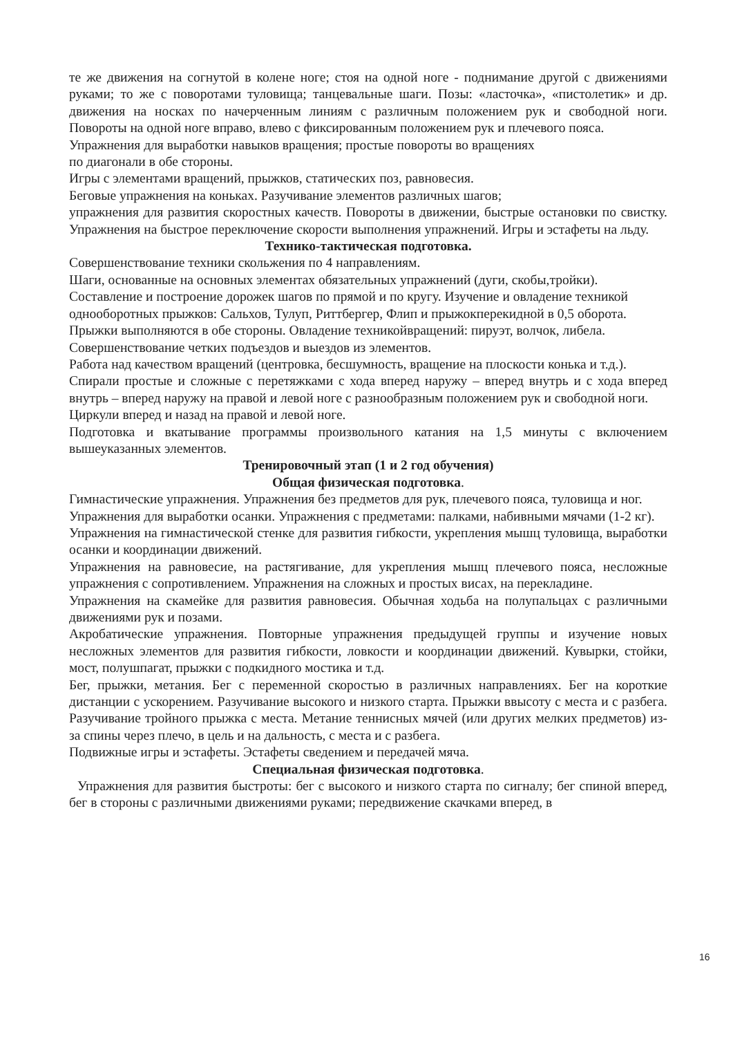те же движения на согнутой в колене ноге; стоя на одной ноге - поднимание другой с движениями руками; то же с поворотами туловища; танцевальные шаги. Позы: «ласточка», «пистолетик» и др. движения на носках по начерченным линиям с различным положением рук и свободной ноги. Повороты на одной ноге вправо, влево с фиксированным положением рук и плечевого пояса.
Упражнения для выработки навыков вращения; простые повороты во вращениях
по диагонали в обе стороны.
Игры с элементами вращений, прыжков, статических поз, равновесия.
Беговые упражнения на коньках. Разучивание элементов различных шагов;
упражнения для развития скоростных качеств. Повороты в движении, быстрые остановки по свистку. Упражнения на быстрое переключение скорости выполнения упражнений. Игры и эстафеты на льду.
Технико-тактическая подготовка.
Совершенствование техники скольжения по 4 направлениям.
Шаги, основанные на основных элементах обязательных упражнений (дуги, скобы,тройки).
Составление и построение дорожек шагов по прямой и по кругу. Изучение и овладение техникой однооборотных прыжков: Сальхов, Тулуп, Риттбергер, Флип и прыжокперекидной в 0,5 оборота. Прыжки выполняются в обе стороны. Овладение техникойвращений: пируэт, волчок, либела.
Совершенствование четких подъездов и выездов из элементов.
Работа над качеством вращений (центровка, бесшумность, вращение на плоскости конька и т.д.).
Спирали простые и сложные с перетяжками с хода вперед наружу – вперед внутрь и с хода вперед внутрь – вперед наружу на правой и левой ноге с разнообразным положением рук и свободной ноги.
Циркули вперед и назад на правой и левой ноге.
Подготовка и вкатывание программы произвольного катания на 1,5 минуты с включением вышеуказанных элементов.
Тренировочный этап (1 и 2 год обучения)
Общая физическая подготовка.
Гимнастические упражнения. Упражнения без предметов для рук, плечевого пояса, туловища и ног.
Упражнения для выработки осанки. Упражнения с предметами: палками, набивными мячами (1-2 кг).
Упражнения на гимнастической стенке для развития гибкости, укрепления мышц туловища, выработки осанки и координации движений.
Упражнения на равновесие, на растягивание, для укрепления мышц плечевого пояса, несложные упражнения с сопротивлением. Упражнения на сложных и простых висах, на перекладине.
Упражнения на скамейке для развития равновесия. Обычная ходьба на полупальцах с различными движениями рук и позами.
Акробатические упражнения. Повторные упражнения предыдущей группы и изучение новых несложных элементов для развития гибкости, ловкости и координации движений. Кувырки, стойки, мост, полушпагат, прыжки с подкидного мостика и т.д.
Бег, прыжки, метания. Бег с переменной скоростью в различных направлениях. Бег на короткие дистанции с ускорением. Разучивание высокого и низкого старта. Прыжки ввысоту с места и с разбега. Разучивание тройного прыжка с места. Метание теннисных мячей (или других мелких предметов) из-за спины через плечо, в цель и на дальность, с места и с разбега.
Подвижные игры и эстафеты. Эстафеты сведением и передачей мяча.
Специальная физическая подготовка.
Упражнения для развития быстроты: бег с высокого и низкого старта по сигналу; бег спиной вперед, бег в стороны с различными движениями руками; передвижение скачками вперед, в
16